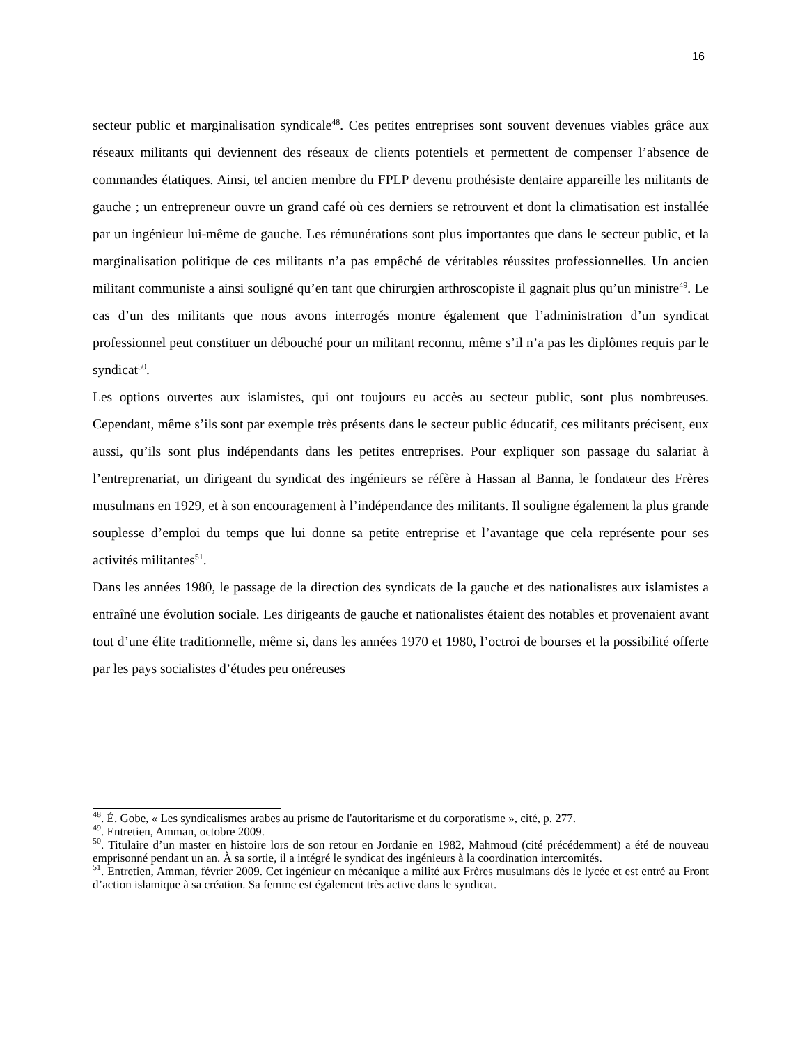16
secteur public et marginalisation syndicale<sup>48</sup>. Ces petites entreprises sont souvent devenues viables grâce aux réseaux militants qui deviennent des réseaux de clients potentiels et permettent de compenser l’absence de commandes étatiques. Ainsi, tel ancien membre du FPLP devenu prothésiste dentaire appareille les militants de gauche ; un entrepreneur ouvre un grand café où ces derniers se retrouvent et dont la climatisation est installée par un ingénieur lui-même de gauche. Les rémunérations sont plus importantes que dans le secteur public, et la marginalisation politique de ces militants n’a pas empêché de véritables réussites professionnelles. Un ancien militant communiste a ainsi souligné qu’en tant que chirurgien arthroscopiste il gagnait plus qu’un ministre<sup>49</sup>. Le cas d’un des militants que nous avons interrogés montre également que l’administration d’un syndicat professionnel peut constituer un débouché pour un militant reconnu, même s’il n’a pas les diplômes requis par le syndicat<sup>50</sup>.
Les options ouvertes aux islamistes, qui ont toujours eu accès au secteur public, sont plus nombreuses. Cependant, même s’ils sont par exemple très présents dans le secteur public éducatif, ces militants précisent, eux aussi, qu’ils sont plus indépendants dans les petites entreprises. Pour expliquer son passage du salariat à l’entreprenariat, un dirigeant du syndicat des ingénieurs se réfère à Hassan al Banna, le fondateur des Frères musulmans en 1929, et à son encouragement à l’indépendance des militants. Il souligne également la plus grande souplesse d’emploi du temps que lui donne sa petite entreprise et l’avantage que cela représente pour ses activités militantes<sup>51</sup>.
Dans les années 1980, le passage de la direction des syndicats de la gauche et des nationalistes aux islamistes a entraîné une évolution sociale. Les dirigeants de gauche et nationalistes étaient des notables et provenaient avant tout d’une élite traditionnelle, même si, dans les années 1970 et 1980, l’octroi de bourses et la possibilité offerte par les pays socialistes d’études peu onéreuses
<sup>48</sup>. É. Gobe, « Les syndicalismes arabes au prisme de l'autoritarisme et du corporatisme », cité, p. 277.
<sup>49</sup>. Entretien, Amman, octobre 2009.
<sup>50</sup>. Titulaire d’un master en histoire lors de son retour en Jordanie en 1982, Mahmoud (cité précédemment) a été de nouveau emprisonné pendant un an. À sa sortie, il a intégré le syndicat des ingénieurs à la coordination intercomités.
<sup>51</sup>. Entretien, Amman, février 2009. Cet ingénieur en mécanique a milité aux Frères musulmans dès le lycée et est entré au Front d’action islamique à sa création. Sa femme est également très active dans le syndicat.